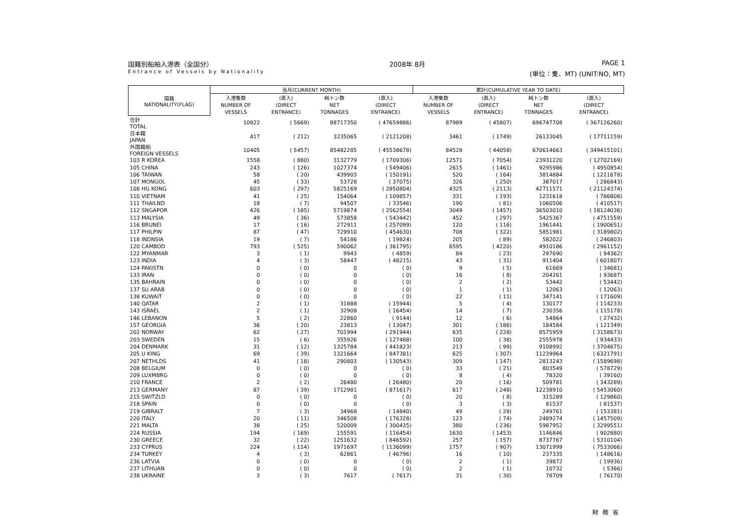国籍別船舶入港表（全国分） 2008年 8月 PAGE 1
Entrance of Vessels by Nationality (単位：隻、MT) (UNIT:NO, MT)
| 国籍 NATIONALITY(FLAG) | 当月(CURRENT MONTH) | | | | 累計(CUMULATIVE YEAR TO DATE) | | | |
| --- | --- | --- | --- | --- | --- | --- | --- | --- |
| | 入港隻数 | (直入) | 純トン数 | (直入) | 入港隻数 | (直入) | 純トン数 | (直入) |
| | NUMBER OF | (DIRECT | NET | (DIRECT | NUMBER OF | (DIRECT | NET | (DIRECT |
| | VESSELS | ENTRANCE) | TONNAGES | ENTRANCE) | VESSELS | ENTRANCE) | TONNAGES | ENTRANCE) |
| 合計 TOTAL | 10822 | ( 5669) | 88717350 | ( 47659886) | 87989 | ( 45807) | 696747708 | ( 367126260) |
| 日本籍 JAPAN | 417 | ( 212) | 3235065 | ( 2121208) | 3461 | ( 1749) | 26133045 | ( 17711159) |
| 外国籍船 FOREIGN VESSELS | 10405 | ( 5457) | 85482285 | ( 45538678) | 84528 | ( 44058) | 670614663 | ( 349415101) |
| 103 R KOREA | 1558 | ( 880) | 3132779 | ( 1709306) | 12571 | ( 7054) | 23931220 | ( 12702169) |
| 105 CHINA | 243 | ( 126) | 1027374 | ( 549406) | 2615 | ( 1461) | 9295986 | ( 4950854) |
| 106 TAIWAN | 58 | ( 20) | 439903 | ( 150191) | 520 | ( 164) | 3814884 | ( 1211678) |
| 107 MONGOL | 45 | ( 33) | 53728 | ( 37075) | 326 | ( 250) | 387017 | ( 286843) |
| 108 HG KONG | 603 | ( 297) | 5825169 | ( 2850804) | 4325 | ( 2113) | 42711571 | ( 21124374) |
| 110 VIETNAM | 41 | ( 25) | 154064 | ( 109857) | 331 | ( 193) | 1231618 | ( 786808) |
| 111 THAILND | 18 | ( 7) | 94507 | ( 33546) | 190 | ( 81) | 1060506 | ( 410517) |
| 112 SNGAPOR | 426 | ( 185) | 5719874 | ( 2562554) | 3049 | ( 1457) | 36503010 | ( 18124036) |
| 113 MALYSIA | 49 | ( 36) | 573858 | ( 543442) | 452 | ( 297) | 5425367 | ( 4751559) |
| 116 BRUNEI | 17 | ( 16) | 272911 | ( 257099) | 120 | ( 116) | 1961441 | ( 1900651) |
| 117 PHILPIN | 87 | ( 47) | 729910 | ( 454630) | 708 | ( 322) | 5851981 | ( 3189802) |
| 118 INDNSIA | 19 | ( 7) | 54186 | ( 19824) | 205 | ( 89) | 582022 | ( 246803) |
| 120 CAMBOD | 793 | ( 525) | 590062 | ( 361795) | 6595 | ( 4220) | 4910186 | ( 2961152) |
| 122 MYANMAR | 3 | ( 1) | 9943 | ( 4859) | 84 | ( 23) | 297690 | ( 94362) |
| 123 INDIA | 4 | ( 3) | 58447 | ( 48215) | 43 | ( 31) | 911404 | ( 601807) |
| 124 PAKISTN | 0 | ( 0) | 0 | ( 0) | 9 | ( 5) | 61669 | ( 34681) |
| 133 IRAN | 0 | ( 0) | 0 | ( 0) | 16 | ( 8) | 204261 | ( 93687) |
| 135 BAHRAIN | 0 | ( 0) | 0 | ( 0) | 2 | ( 2) | 53442 | ( 53442) |
| 137 SU ARAB | 0 | ( 0) | 0 | ( 0) | 1 | ( 1) | 12063 | ( 12063) |
| 138 KUWAIT | 0 | ( 0) | 0 | ( 0) | 22 | ( 11) | 347141 | ( 171609) |
| 140 QATAR | 2 | ( 1) | 31888 | ( 15944) | 5 | ( 4) | 130177 | ( 114233) |
| 143 ISRAEL | 2 | ( 1) | 32908 | ( 16454) | 14 | ( 7) | 230356 | ( 115178) |
| 146 LEBANON | 5 | ( 2) | 22860 | ( 9144) | 12 | ( 6) | 54864 | ( 27432) |
| 157 GEORGIA | 36 | ( 20) | 23813 | ( 13047) | 301 | ( 186) | 184584 | ( 121349) |
| 202 NORWAY | 62 | ( 27) | 701994 | ( 291944) | 635 | ( 228) | 8575959 | ( 3158673) |
| 203 SWEDEN | 15 | ( 6) | 355926 | ( 127488) | 100 | ( 38) | 2555978 | ( 934433) |
| 204 DENMARK | 31 | ( 12) | 1325784 | ( 441823) | 213 | ( 99) | 9108992 | ( 3704675) |
| 205 U KING | 69 | ( 39) | 1321664 | ( 847381) | 625 | ( 307) | 11239964 | ( 6321791) |
| 207 NETHLDS | 41 | ( 18) | 290803 | ( 130543) | 309 | ( 147) | 2813243 | ( 1589698) |
| 208 BELGIUM | 0 | ( 0) | 0 | ( 0) | 33 | ( 21) | 803549 | ( 578729) |
| 209 LUXMBRG | 0 | ( 0) | 0 | ( 0) | 8 | ( 4) | 78320 | ( 39160) |
| 210 FRANCE | 2 | ( 2) | 26480 | ( 26480) | 20 | ( 16) | 509781 | ( 343289) |
| 213 GERMANY | 87 | ( 39) | 1712981 | ( 871617) | 617 | ( 248) | 12238910 | ( 5453060) |
| 215 SWITZLD | 0 | ( 0) | 0 | ( 0) | 20 | ( 8) | 315289 | ( 129860) |
| 218 SPAIN | 0 | ( 0) | 0 | ( 0) | 3 | ( 3) | 81537 | ( 81537) |
| 219 GIBRALT | 7 | ( 3) | 34968 | ( 14840) | 49 | ( 28) | 249761 | ( 153381) |
| 220 ITALY | 20 | ( 11) | 346508 | ( 176328) | 123 | ( 74) | 2489274 | ( 1457509) |
| 221 MALTA | 38 | ( 25) | 520009 | ( 300435) | 380 | ( 236) | 5987952 | ( 3299551) |
| 224 RUSSIA | 194 | ( 169) | 155591 | ( 116454) | 1630 | ( 1453) | 1146846 | ( 902880) |
| 230 GREECE | 32 | ( 22) | 1251632 | ( 846592) | 257 | ( 157) | 8737767 | ( 5310104) |
| 233 CYPRUS | 224 | ( 114) | 1971697 | ( 1136099) | 1757 | ( 907) | 13071999 | ( 7533066) |
| 234 TURKEY | 4 | ( 3) | 62861 | ( 46796) | 16 | ( 10) | 237335 | ( 148616) |
| 236 LATVIA | 0 | ( 0) | 0 | ( 0) | 2 | ( 1) | 39872 | ( 19936) |
| 237 LITHUAN | 0 | ( 0) | 0 | ( 0) | 2 | ( 1) | 10732 | ( 5366) |
| 238 UKRAINE | 3 | ( 3) | 7617 | ( 7617) | 31 | ( 30) | 78709 | ( 76170) |
財務省